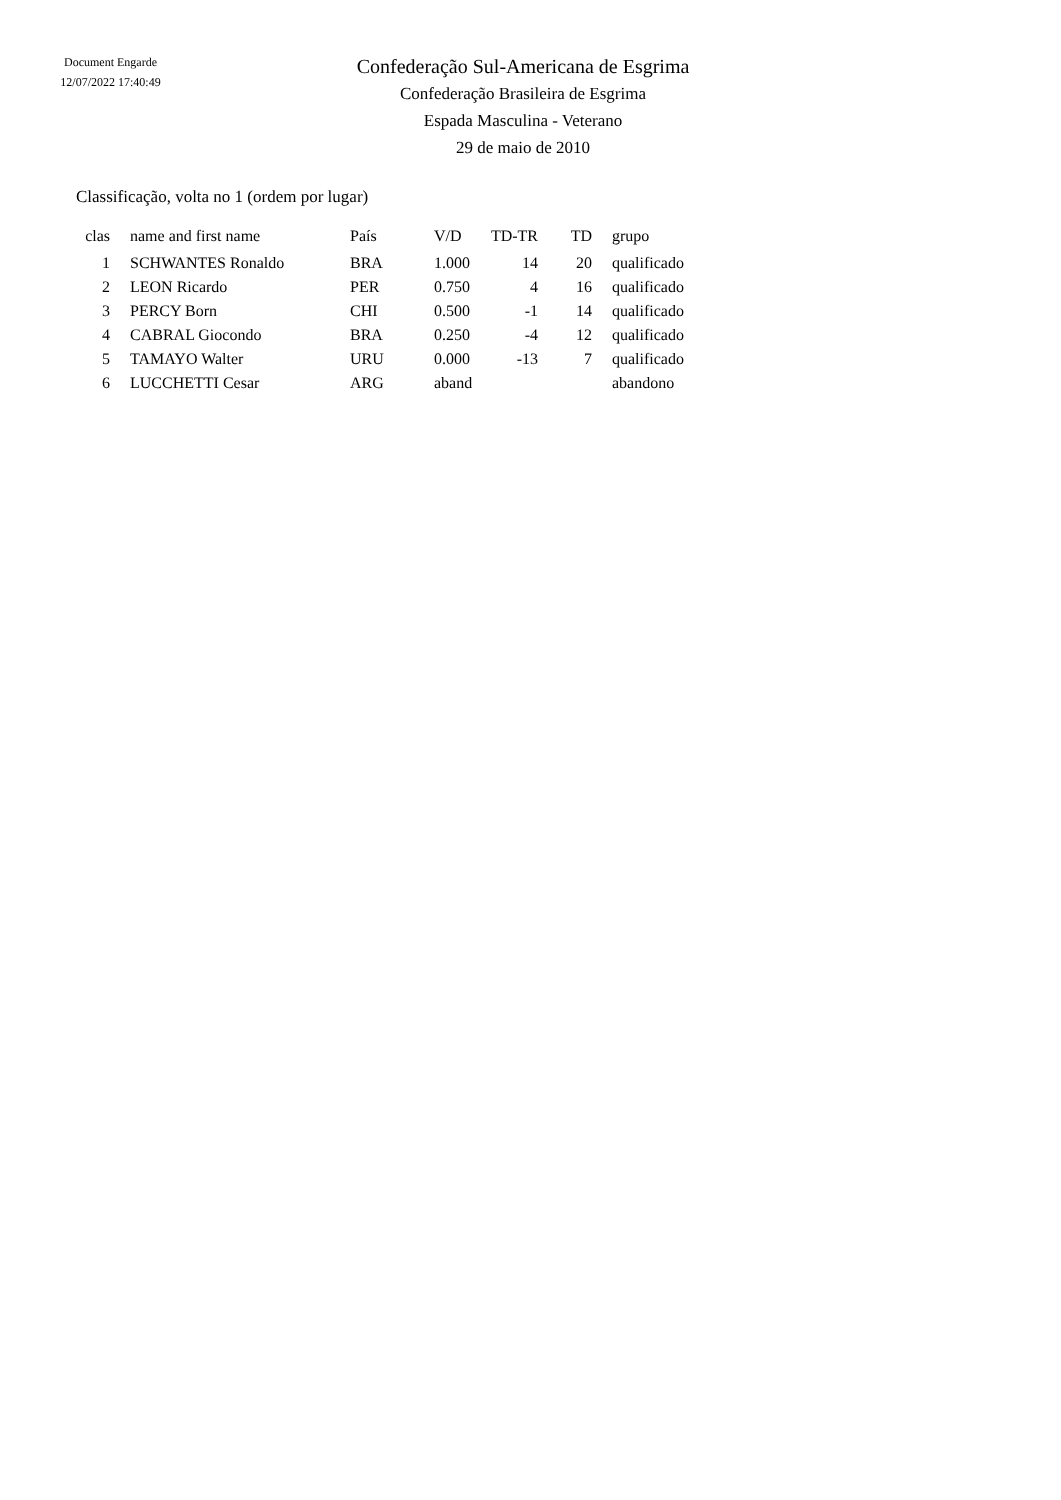Document Engarde
12/07/2022 17:40:49
Confederação Sul-Americana de Esgrima
Confederação Brasileira de Esgrima
Espada Masculina - Veterano
29 de maio de 2010
Classificação, volta no 1 (ordem por lugar)
| clas | | name and first name | País | V/D | TD-TR | TD | | grupo |
| --- | --- | --- | --- | --- | --- | --- | --- | --- |
| 1 | | SCHWANTES Ronaldo | BRA | 1.000 | 14 | 20 | | qualificado |
| 2 | | LEON Ricardo | PER | 0.750 | 4 | 16 | | qualificado |
| 3 | | PERCY Born | CHI | 0.500 | -1 | 14 | | qualificado |
| 4 | | CABRAL Giocondo | BRA | 0.250 | -4 | 12 | | qualificado |
| 5 | | TAMAYO Walter | URU | 0.000 | -13 | 7 | | qualificado |
| 6 | | LUCCHETTI Cesar | ARG | aband | | | | abandono |